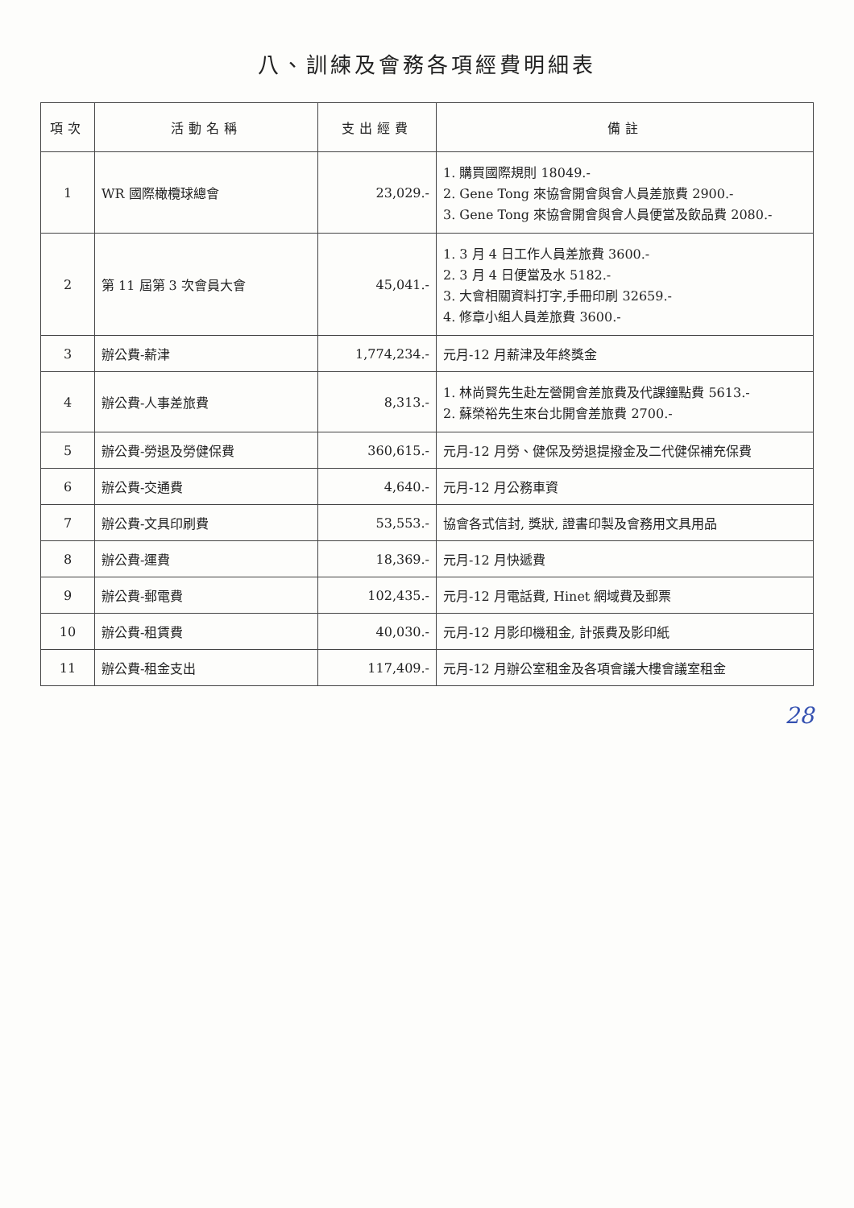八、訓練及會務各項經費明細表
| 項次 | 活動名稱 | 支出經費 | 備註 |
| --- | --- | --- | --- |
| 1 | WR 國際橄欖球總會 | 23,029.- | 1. 購買國際規則 18049.- 2. Gene Tong 來協會開會與會人員差旅費 2900.- 3. Gene Tong 來協會開會與會人員便當及飲品費 2080.- |
| 2 | 第 11 屆第 3 次會員大會 | 45,041.- | 1. 3 月 4 日工作人員差旅費 3600.- 2. 3 月 4 日便當及水 5182.- 3. 大會相關資料打字,手冊印刷 32659.- 4. 修章小組人員差旅費 3600.- |
| 3 | 辦公費-薪津 | 1,774,234.- | 元月-12 月薪津及年終獎金 |
| 4 | 辦公費-人事差旅費 | 8,313.- | 1. 林尚賢先生赴左營開會差旅費及代課鐘點費 5613.- 2. 蘇榮裕先生來台北開會差旅費 2700.- |
| 5 | 辦公費-勞退及勞健保費 | 360,615.- | 元月-12 月勞、健保及勞退提撥金及二代健保補充保費 |
| 6 | 辦公費-交通費 | 4,640.- | 元月-12 月公務車資 |
| 7 | 辦公費-文具印刷費 | 53,553.- | 協會各式信封, 獎狀, 證書印製及會務用文具用品 |
| 8 | 辦公費-運費 | 18,369.- | 元月-12 月快遞費 |
| 9 | 辦公費-郵電費 | 102,435.- | 元月-12 月電話費, Hinet 網域費及郵票 |
| 10 | 辦公費-租賃費 | 40,030.- | 元月-12 月影印機租金, 計張費及影印紙 |
| 11 | 辦公費-租金支出 | 117,409.- | 元月-12 月辦公室租金及各項會議大樓會議室租金 |
28